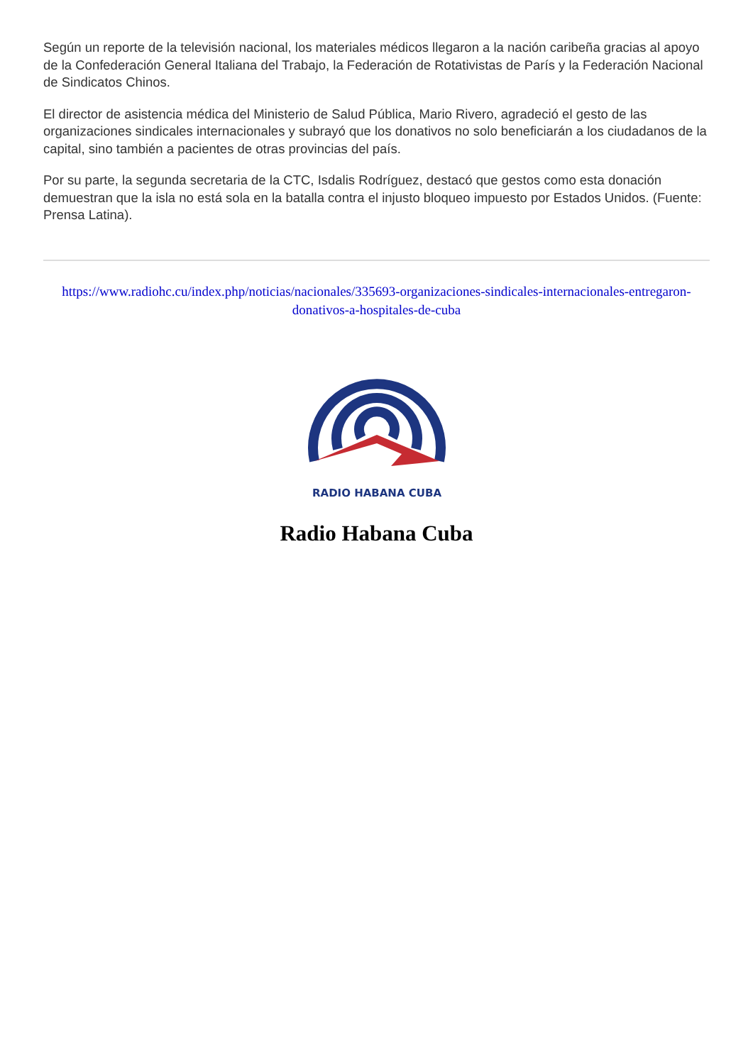Según un reporte de la televisión nacional, los materiales médicos llegaron a la nación caribeña gracias al apoyo de la Confederación General Italiana del Trabajo, la Federación de Rotativistas de París y la Federación Nacional de Sindicatos Chinos.
El director de asistencia médica del Ministerio de Salud Pública, Mario Rivero, agradeció el gesto de las organizaciones sindicales internacionales y subrayó que los donativos no solo beneficiarán a los ciudadanos de la capital, sino también a pacientes de otras provincias del país.
Por su parte, la segunda secretaria de la CTC, Isdalis Rodríguez, destacó que gestos como esta donación demuestran que la isla no está sola en la batalla contra el injusto bloqueo impuesto por Estados Unidos. (Fuente: Prensa Latina).
https://www.radiohc.cu/index.php/noticias/nacionales/335693-organizaciones-sindicales-internacionales-entregaron-donativos-a-hospitales-de-cuba
RADIO HABANA CUBA
Radio Habana Cuba